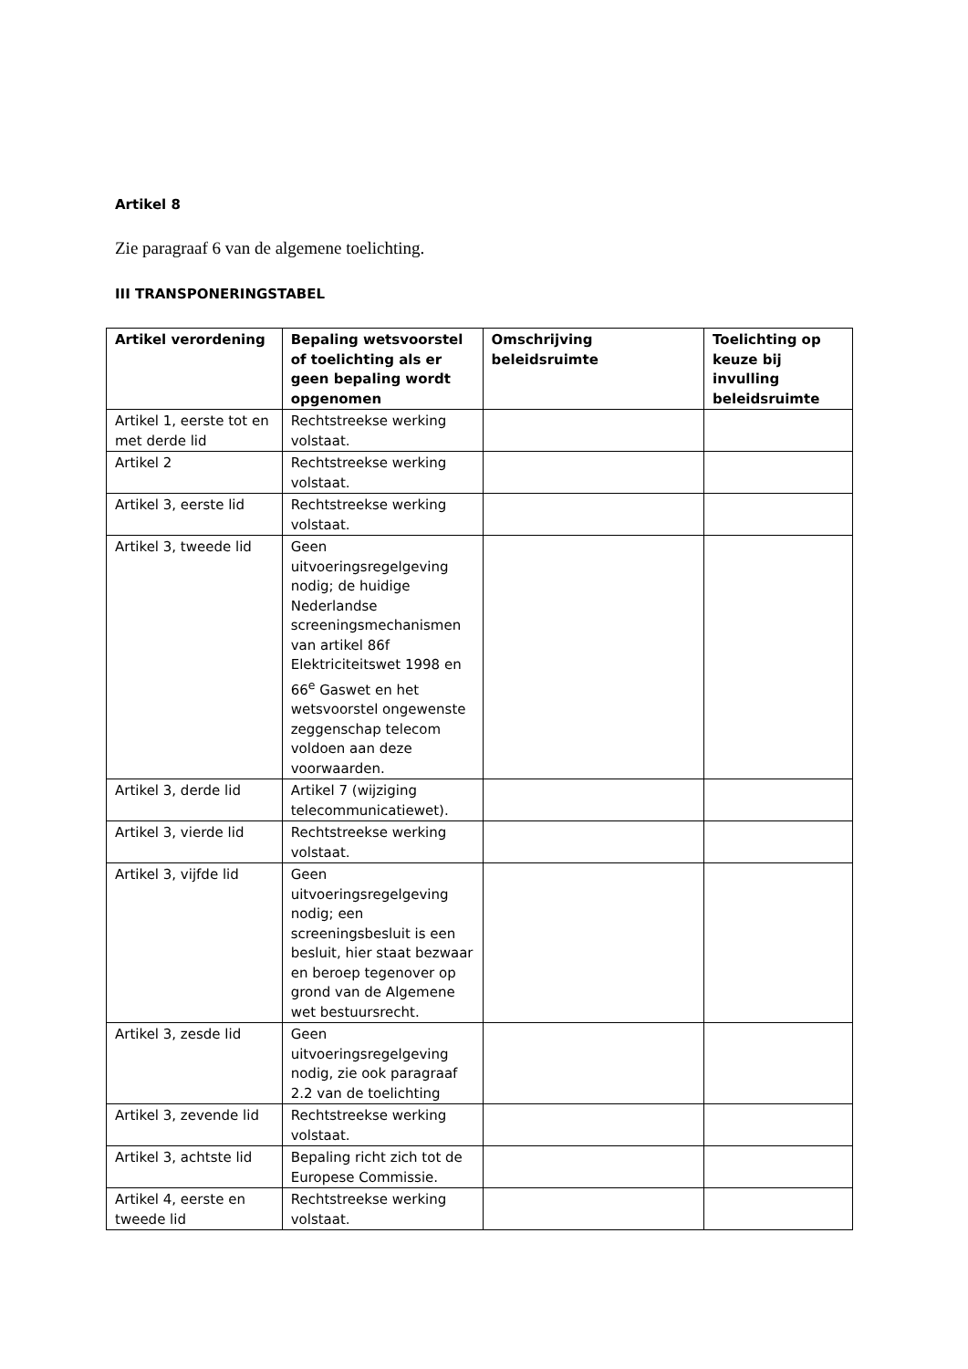Artikel 8
Zie paragraaf 6 van de algemene toelichting.
III TRANSPONERINGSTABEL
| Artikel verordening | Bepaling wetsvoorstel of toelichting als er geen bepaling wordt opgenomen | Omschrijving beleidsruimte | Toelichting op keuze bij invulling beleidsruimte |
| --- | --- | --- | --- |
| Artikel 1, eerste tot en met derde lid | Rechtstreekse werking volstaat. | | |
| Artikel 2 | Rechtstreekse werking volstaat. | | |
| Artikel 3, eerste lid | Rechtstreekse werking volstaat. | | |
| Artikel 3, tweede lid | Geen uitvoeringsregelgeving nodig; de huidige Nederlandse screeningsmechanismen van artikel 86f Elektriciteitswet 1998 en 66<sup>e</sup> Gaswet en het wetsvoorstel ongewenste zeggenschap telecom voldoen aan deze voorwaarden. | | |
| Artikel 3, derde lid | Artikel 7 (wijziging telecommunicatiewet). | | |
| Artikel 3, vierde lid | Rechtstreekse werking volstaat. | | |
| Artikel 3, vijfde lid | Geen uitvoeringsregelgeving nodig; een screeningsbesluit is een besluit, hier staat bezwaar en beroep tegenover op grond van de Algemene wet bestuursrecht. | | |
| Artikel 3, zesde lid | Geen uitvoeringsregelgeving nodig, zie ook paragraaf 2.2 van de toelichting | | |
| Artikel 3, zevende lid | Rechtstreekse werking volstaat. | | |
| Artikel 3, achtste lid | Bepaling richt zich tot de Europese Commissie. | | |
| Artikel 4, eerste en tweede lid | Rechtstreekse werking volstaat. | | |